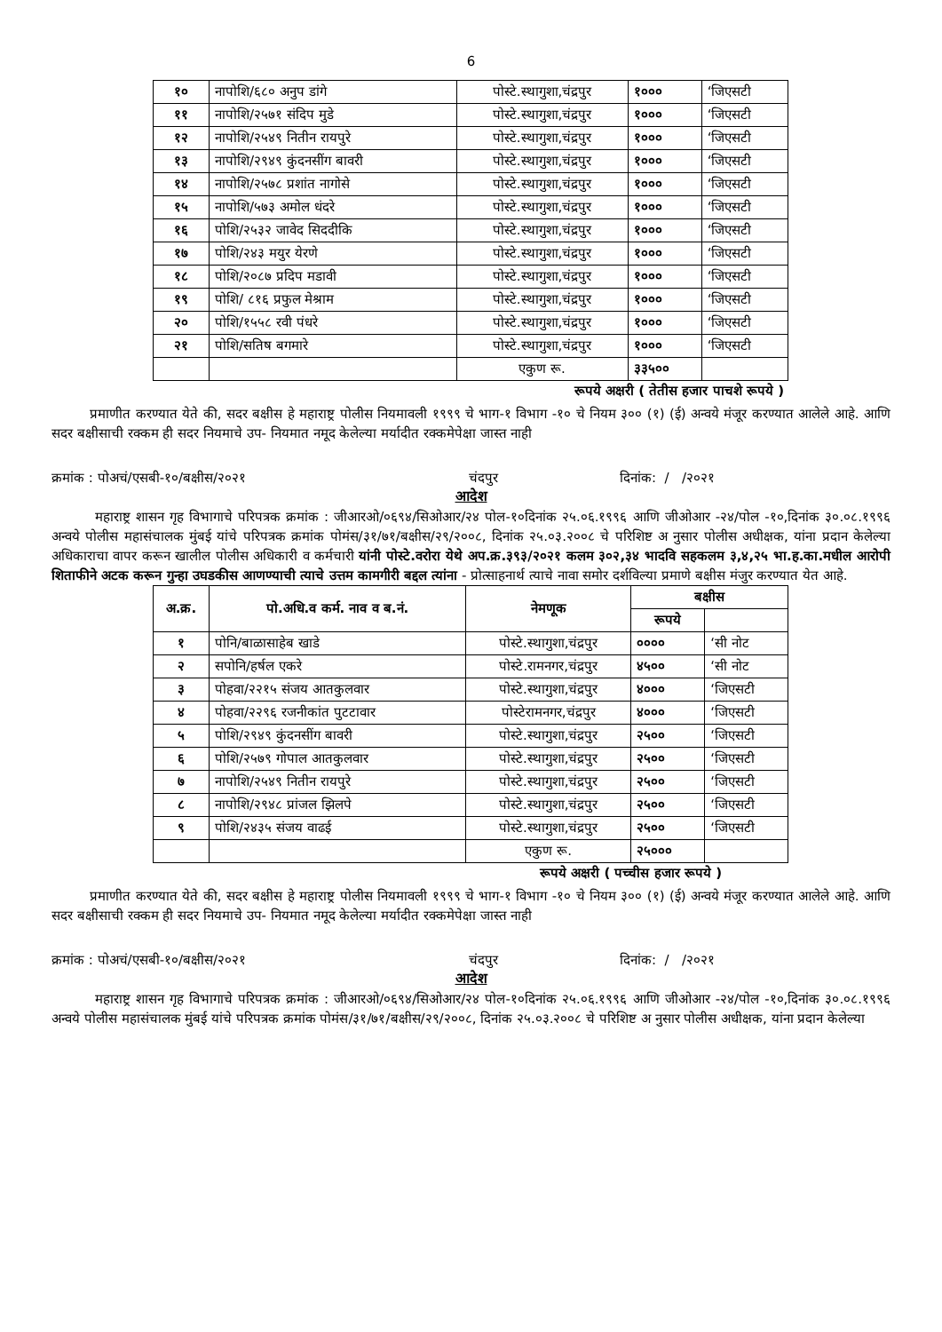6
| १० | नापोशि/६८० अनुप डांगे | पोस्टे.स्थागुशा,चंद्रपुर | १००० | ‘जिएसटी |
| ११ | नापोशि/२५७१ संदिप मुडे | पोस्टे.स्थागुशा,चंद्रपुर | १००० | ‘जिएसटी |
| १२ | नापोशि/२५४९ नितीन रायपुरे | पोस्टे.स्थागुशा,चंद्रपुर | १००० | ‘जिएसटी |
| १३ | नापोशि/२९४९ कुंदनसींग बावरी | पोस्टे.स्थागुशा,चंद्रपुर | १००० | ‘जिएसटी |
| १४ | नापोशि/२५७८ प्रशांत नागोसे | पोस्टे.स्थागुशा,चंद्रपुर | १००० | ‘जिएसटी |
| १५ | नापोशि/५७३ अमोल धंदरे | पोस्टे.स्थागुशा,चंद्रपुर | १००० | ‘जिएसटी |
| १६ | पोशि/२५३२ जावेद सिददीकि | पोस्टे.स्थागुशा,चंद्रपुर | १००० | ‘जिएसटी |
| १७ | पोशि/२४३ मयुर येरणे | पोस्टे.स्थागुशा,चंद्रपुर | १००० | ‘जिएसटी |
| १८ | पोशि/२०८७ प्रदिप मडावी | पोस्टे.स्थागुशा,चंद्रपुर | १००० | ‘जिएसटी |
| १९ | पोशि/ ८१६ प्रफुल मेश्राम | पोस्टे.स्थागुशा,चंद्रपुर | १००० | ‘जिएसटी |
| २० | पोशि/१५५८ रवी पंधरे | पोस्टे.स्थागुशा,चंद्रपुर | १००० | ‘जिएसटी |
| २१ | पोशि/सतिष बगमारे | पोस्टे.स्थागुशा,चंद्रपुर | १००० | ‘जिएसटी |
| | | एकुण रू. | ३३५०० | |
रूपये अक्षरी ( तेतीस हजार पाचशे रूपये )
प्रमाणीत करण्यात येते की, सदर बक्षीस हे महाराष्ट्र पोलीस नियमावली १९९९ चे भाग-१ विभाग -१० चे नियम ३०० (१) (ई) अन्वये मंजूर करण्यात आलेले आहे. आणि सदर बक्षीसाची रक्कम ही सदर नियमाचे उप- नियमात नमूद केलेल्या मर्यादीत रक्कमेपेक्षा जास्त नाही
क्रमांक : पोअचं/एसबी-१०/बक्षीस/२०२१ चंदपुर दिनांक: / /२०२१
आदेश
महाराष्ट्र शासन गृह विभागाचे परिपत्रक क्रमांक : जीआरओ/०६९४/सिओआर/२४ पोल-१०दिनांक २५.०६.१९९६ आणि जीओआर -२४/पोल -१०,दिनांक ३०.०८.१९९६ अन्वये पोलीस महासंचालक मुंबई यांचे परिपत्रक क्रमांक पोमंस/३१/७१/बक्षीस/२९/२००८, दिनांक २५.०३.२००८ चे परिशिष्ट अ नुसार पोलीस अधीक्षक, यांना प्रदान केलेल्या अधिकाराचा वापर करून खालील पोलीस अधिकारी व कर्मचारी यांनी पोस्टे.वरोरा येथे अप.क्र.३९३/२०२१ कलम ३०२,३४ भादवि सहकलम ३,४,२५ भा.ह.का.मधील आरोपी शिताफीने अटक करून गुन्हा उघडकीस आणण्याची त्याचे उत्तम कामगीरी बद्दल त्यांना - प्रोत्साहनार्थ त्याचे नावा समोर दर्शविल्या प्रमाणे बक्षीस मंजुर करण्यात येत आहे.
| अ.क्र. | पो.अधि.व कर्म. नाव व ब.नं. | नेमणूक | बक्षीस | |
| --- | --- | --- | --- | --- |
| | | | रूपये | |
| १ | पोनि/बाळासाहेब खाडे | पोस्टे.स्थागुशा,चंद्रपुर | ०००० | ‘सी नोट |
| २ | सपोनि/हर्षल एकरे | पोस्टे.रामनगर,चंद्रपुर | ४५०० | ‘सी नोट |
| ३ | पोहवा/२२१५ संजय आतकुलवार | पोस्टे.स्थागुशा,चंद्रपुर | ४००० | ‘जिएसटी |
| ४ | पोहवा/२२९६ रजनीकांत पुटटावार | पोस्टेरामनगर,चंद्रपुर | ४००० | ‘जिएसटी |
| ५ | पोशि/२९४९ कुंदनसींग बावरी | पोस्टे.स्थागुशा,चंद्रपुर | २५०० | ‘जिएसटी |
| ६ | पोशि/२५७९ गोपाल आतकुलवार | पोस्टे.स्थागुशा,चंद्रपुर | २५०० | ‘जिएसटी |
| ७ | नापोशि/२५४९ नितीन रायपुरे | पोस्टे.स्थागुशा,चंद्रपुर | २५०० | ‘जिएसटी |
| ८ | नापोशि/२९४८ प्रांजल झिलपे | पोस्टे.स्थागुशा,चंद्रपुर | २५०० | ‘जिएसटी |
| ९ | पोशि/२४३५ संजय वाढई | पोस्टे.स्थागुशा,चंद्रपुर | २५०० | ‘जिएसटी |
| | | एकुण रू. | २५००० | |
रूपये अक्षरी ( पच्चीस हजार रूपये )
प्रमाणीत करण्यात येते की, सदर बक्षीस हे महाराष्ट्र पोलीस नियमावली १९९९ चे भाग-१ विभाग -१० चे नियम ३०० (१) (ई) अन्वये मंजूर करण्यात आलेले आहे. आणि सदर बक्षीसाची रक्कम ही सदर नियमाचे उप- नियमात नमूद केलेल्या मर्यादीत रक्कमेपेक्षा जास्त नाही
क्रमांक : पोअचं/एसबी-१०/बक्षीस/२०२१ चंदपुर दिनांक: / /२०२१
आदेश
महाराष्ट्र शासन गृह विभागाचे परिपत्रक क्रमांक : जीआरओ/०६९४/सिओआर/२४ पोल-१०दिनांक २५.०६.१९९६ आणि जीओआर -२४/पोल -१०,दिनांक ३०.०८.१९९६ अन्वये पोलीस महासंचालक मुंबई यांचे परिपत्रक क्रमांक पोमंस/३१/७१/बक्षीस/२९/२००८, दिनांक २५.०३.२००८ चे परिशिष्ट अ नुसार पोलीस अधीक्षक, यांना प्रदान केलेल्या